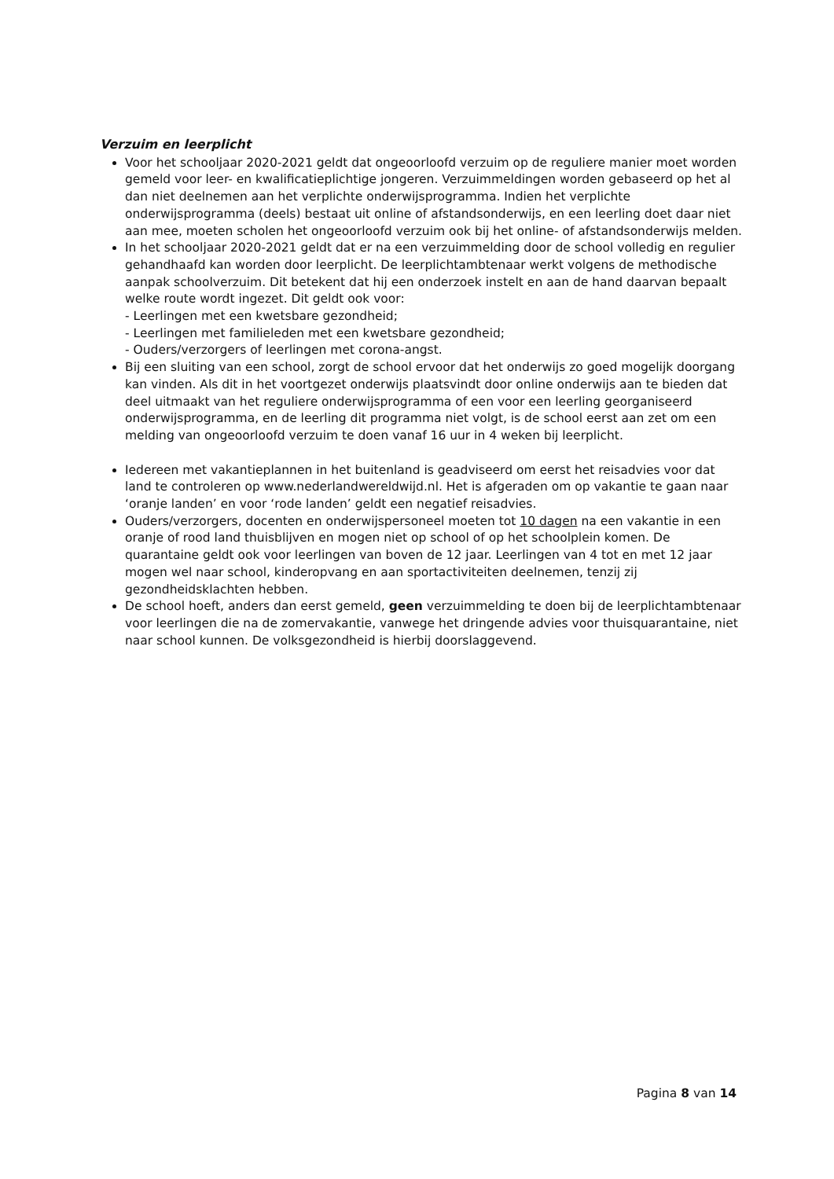Verzuim en leerplicht
Voor het schooljaar 2020-2021 geldt dat ongeoorloofd verzuim op de reguliere manier moet worden gemeld voor leer- en kwalificatieplichtige jongeren. Verzuimmeldingen worden gebaseerd op het al dan niet deelnemen aan het verplichte onderwijsprogramma. Indien het verplichte onderwijsprogramma (deels) bestaat uit online of afstandsonderwijs, en een leerling doet daar niet aan mee, moeten scholen het ongeoorloofd verzuim ook bij het online- of afstandsonderwijs melden.
In het schooljaar 2020-2021 geldt dat er na een verzuimmelding door de school volledig en regulier gehandhaafd kan worden door leerplicht. De leerplichtambtenaar werkt volgens de methodische aanpak schoolverzuim. Dit betekent dat hij een onderzoek instelt en aan de hand daarvan bepaalt welke route wordt ingezet. Dit geldt ook voor:
- Leerlingen met een kwetsbare gezondheid;
- Leerlingen met familieleden met een kwetsbare gezondheid;
- Ouders/verzorgers of leerlingen met corona-angst.
Bij een sluiting van een school, zorgt de school ervoor dat het onderwijs zo goed mogelijk doorgang kan vinden. Als dit in het voortgezet onderwijs plaatsvindt door online onderwijs aan te bieden dat deel uitmaakt van het reguliere onderwijsprogramma of een voor een leerling georganiseerd onderwijsprogramma, en de leerling dit programma niet volgt, is de school eerst aan zet om een melding van ongeoorloofd verzuim te doen vanaf 16 uur in 4 weken bij leerplicht.
Iedereen met vakantieplannen in het buitenland is geadviseerd om eerst het reisadvies voor dat land te controleren op www.nederlandwereldwijd.nl. Het is afgeraden om op vakantie te gaan naar ‘oranje landen’ en voor ‘rode landen’ geldt een negatief reisadvies.
Ouders/verzorgers, docenten en onderwijspersoneel moeten tot 10 dagen na een vakantie in een oranje of rood land thuisblijven en mogen niet op school of op het schoolplein komen. De quarantaine geldt ook voor leerlingen van boven de 12 jaar. Leerlingen van 4 tot en met 12 jaar mogen wel naar school, kinderopvang en aan sportactiviteiten deelnemen, tenzij zij gezondheidsklachten hebben.
De school hoeft, anders dan eerst gemeld, geen verzuimmelding te doen bij de leerplichtambtenaar voor leerlingen die na de zomervakantie, vanwege het dringende advies voor thuisquarantaine, niet naar school kunnen. De volksgezondheid is hierbij doorslaggevend.
Pagina 8 van 14